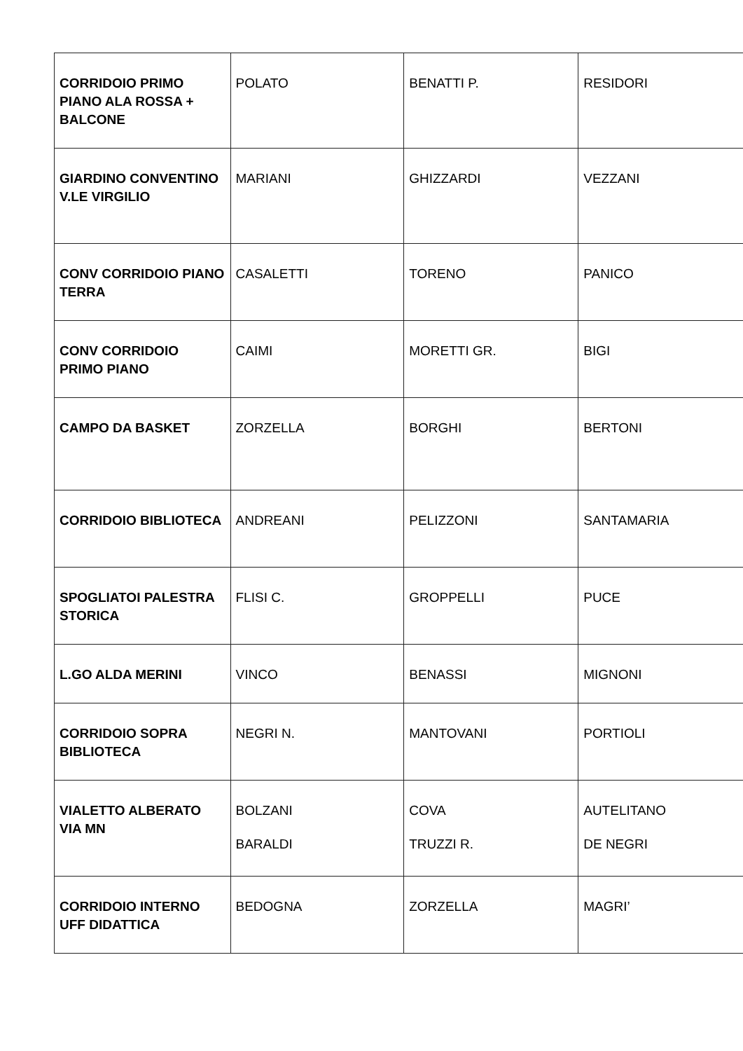| CORRIDOIO PRIMO PIANO ALA ROSSA + BALCONE | POLATO | BENATTI P. | RESIDORI |
| GIARDINO CONVENTINO V.LE VIRGILIO | MARIANI | GHIZZARDI | VEZZANI |
| CONV CORRIDOIO PIANO TERRA | CASALETTI | TORENO | PANICO |
| CONV CORRIDOIO PRIMO PIANO | CAIMI | MORETTI GR. | BIGI |
| CAMPO DA BASKET | ZORZELLA | BORGHI | BERTONI |
| CORRIDOIO BIBLIOTECA | ANDREANI | PELIZZONI | SANTAMARIA |
| SPOGLIATOI PALESTRA STORICA | FLISI C. | GROPPELLI | PUCE |
| L.GO ALDA MERINI | VINCO | BENASSI | MIGNONI |
| CORRIDOIO SOPRA BIBLIOTECA | NEGRI N. | MANTOVANI | PORTIOLI |
| VIALETTO ALBERATO VIA MN | BOLZANI BARALDI | COVA TRUZZI R. | AUTELITANO DE NEGRI |
| CORRIDOIO INTERNO UFF DIDATTICA | BEDOGNA | ZORZELLA | MAGRI’ |